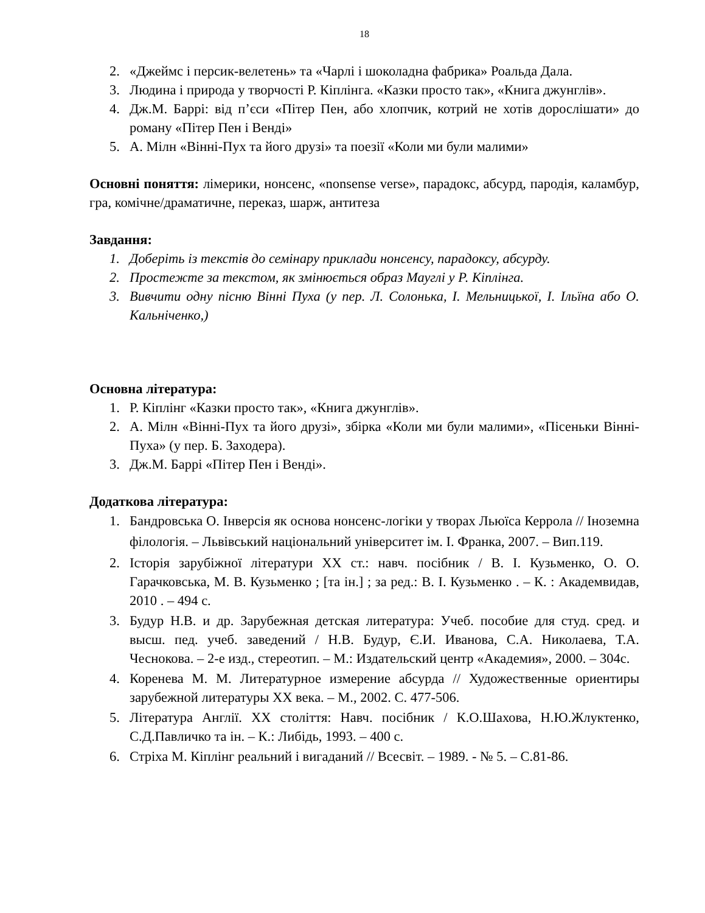18
2. «Джеймс і персик-велетень» та «Чарлі і шоколадна фабрика» Роальда Дала.
3. Людина і природа у творчості Р. Кіплінга. «Казки просто так», «Книга джунглів».
4. Дж.М. Баррі: від п’єси «Пітер Пен, або хлопчик, котрий не хотів дорослішати» до роману «Пітер Пен і Венді»
5. А. Мілн «Вінні-Пух та його друзі» та поезії «Коли ми були малими»
Основні поняття: лімерики, нонсенс, «nonsense verse», парадокс, абсурд, пародія, каламбур, гра, комічне/драматичне, переказ, шарж, антитеза
Завдання:
1. Доберіть із текстів до семінару приклади нонсенсу, парадоксу, абсурду.
2. Простежте за текстом, як змінюється образ Мауглі у Р. Кіплінга.
3. Вивчити одну пісню Вінні Пуха (у пер. Л. Солонька, І. Мельницької, І. Ільїна або О. Кальніченко,)
Основна література:
1. Р. Кіплінг «Казки просто так», «Книга джунглів».
2. А. Мілн «Вінні-Пух та його друзі», збірка «Коли ми були малими», «Пісеньки Вінні-Пуха» (у пер. Б. Заходера).
3. Дж.М. Баррі «Пітер Пен і Венді».
Додаткова література:
1. Бандровська О. Інверсія як основа нонсенс-логіки у творах Льюїса Керрола // Іноземна філологія. – Львівський національний університет ім. І. Франка, 2007. – Вип.119.
2. Історія зарубіжної літератури ХХ ст.: навч. посібник / В. І. Кузьменко, О. О. Гарачковська, М. В. Кузьменко ; [та ін.] ; за ред.: В. І. Кузьменко . – К. : Академвидав, 2010 . – 494 с.
3. Будур Н.В. и др. Зарубежная детская литература: Учеб. пособие для студ. сред. и высш. пед. учеб. заведений / Н.В. Будур, Є.И. Иванова, С.А. Николаева, Т.А. Чеснокова. – 2-е изд., стереотип. – М.: Издательский центр «Академия», 2000. – 304с.
4. Коренева М. М. Литературное измерение абсурда // Художественные ориентиры зарубежной литературы ХХ века. – М., 2002. С. 477-506.
5. Література Англії. ХХ століття: Навч. посібник / К.О.Шахова, Н.Ю.Жлуктенко, С.Д.Павличко та ін. – К.: Либідь, 1993. – 400 с.
6. Стріха М. Кіплінг реальний і вигаданий // Всесвіт. – 1989. - № 5. – С.81-86.